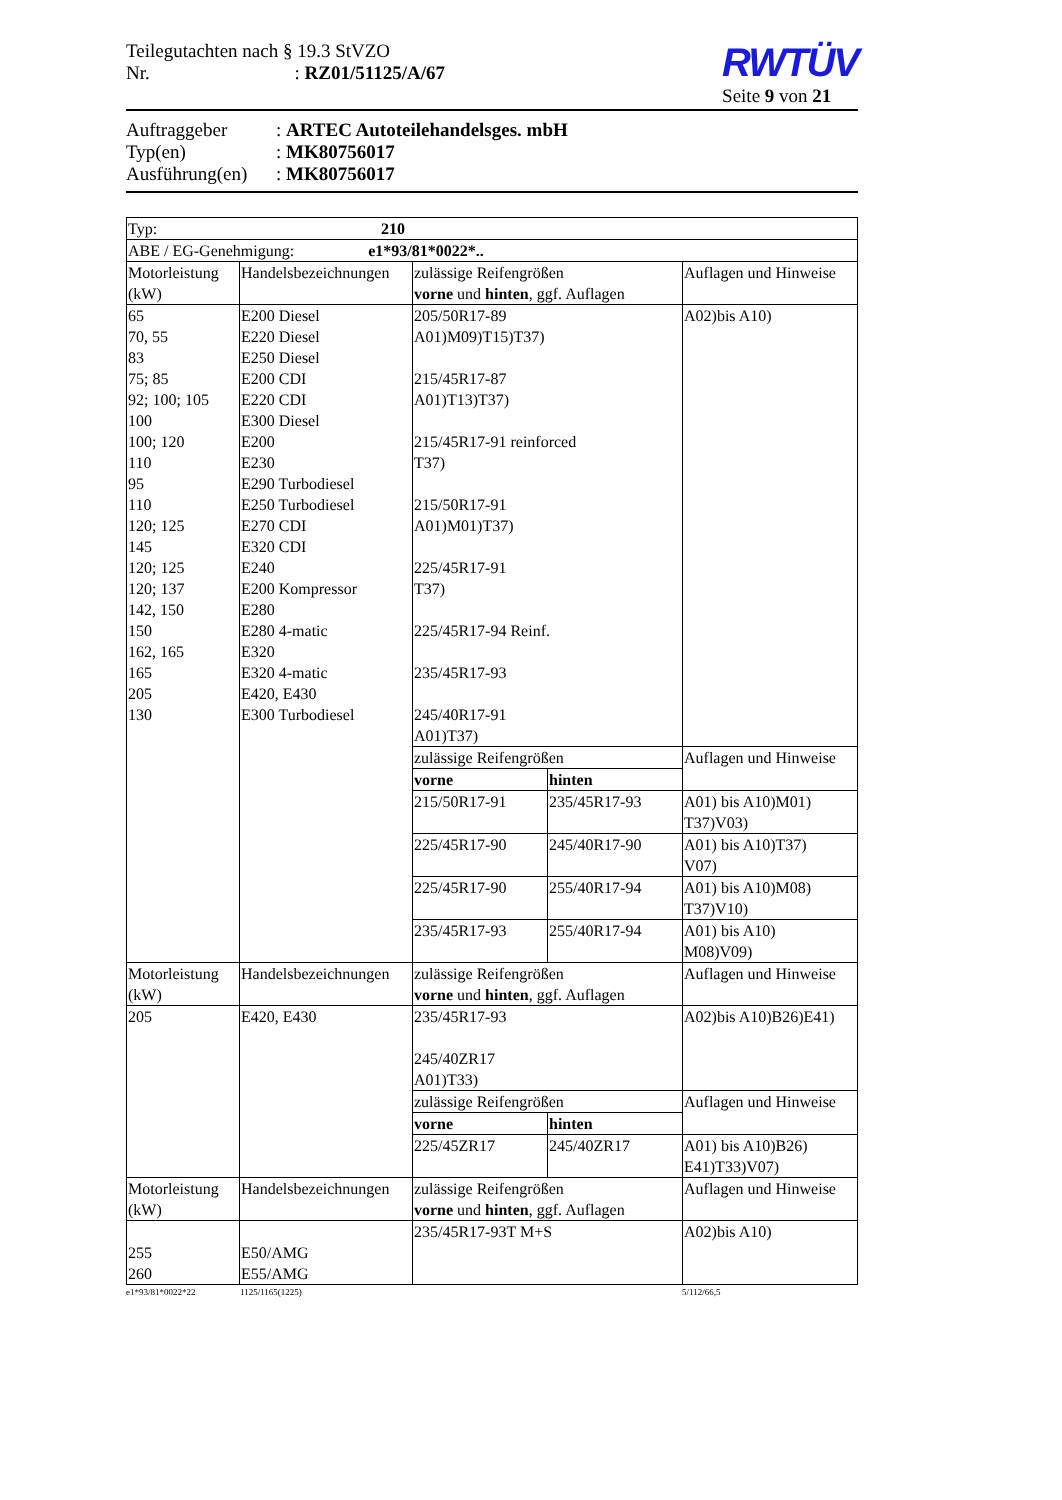Teilegutachten nach § 19.3 StVZO
Nr. : RZ01/51125/A/67
RWTÜV
Seite 9 von 21
Auftraggeber: ARTEC Autoteilehandelsges. mbH
Typ(en): MK80756017
Ausführung(en): MK80756017
| Typ: 210 | | | | |
| ABE / EG-Genehmigung: e1*93/81*0022*.. | | | | |
| Motorleistung (kW) | Handelsbezeichnungen | zulässige Reifengrößen vorne und hinten , ggf. Auflagen | | Auflagen und Hinweise |
| 65 70, 55 83 75; 85 92; 100; 105 100 100; 120 110 95 110 120; 125 145 120; 125 120; 137 142, 150 150 162, 165 165 205 130 | E200 Diesel E220 Diesel E250 Diesel E200 CDI E220 CDI E300 Diesel E200 E230 E290 Turbodiesel E250 Turbodiesel E270 CDI E320 CDI E240 E200 Kompressor E280 E280 4-matic E320 E320 4-matic E420, E430 E300 Turbodiesel | 205/50R17-89 A01)M09)T15)T37) 215/45R17-87 A01)T13)T37) 215/45R17-91 reinforced T37) 215/50R17-91 A01)M01)T37) 225/45R17-91 T37) 225/45R17-94 Reinf. 235/45R17-93 245/40R17-91 A01)T37) | | A02)bis A10) |
| | | zulässige Reifengrößen | | Auflagen und Hinweise |
| | | vorne | hinten | |
| | | 215/50R17-91 | 235/45R17-93 | A01) bis A10)M01) T37)V03) |
| | | 225/45R17-90 | 245/40R17-90 | A01) bis A10)T37) V07) |
| | | 225/45R17-90 | 255/40R17-94 | A01) bis A10)M08) T37)V10) |
| | | 235/45R17-93 | 255/40R17-94 | A01) bis A10) M08)V09) |
| Motorleistung (kW) | Handelsbezeichnungen | zulässige Reifengrößen vorne und hinten , ggf. Auflagen | | Auflagen und Hinweise |
| 205 | E420, E430 | 235/45R17-93 245/40ZR17 A01)T33) | | A02)bis A10)B26)E41) |
| | | zulässige Reifengrößen | | Auflagen und Hinweise |
| | | vorne | hinten | |
| | | 225/45ZR17 | 245/40ZR17 | A01) bis A10)B26) E41)T33)V07) |
| Motorleistung (kW) | Handelsbezeichnungen | zulässige Reifengrößen vorne und hinten , ggf. Auflagen | | Auflagen und Hinweise |
| 255 260 | E50/AMG E55/AMG | 235/45R17-93T M+S | | A02)bis A10) |
e1*93/81*0022*22 1125/1165(1225) 5/112/66,5